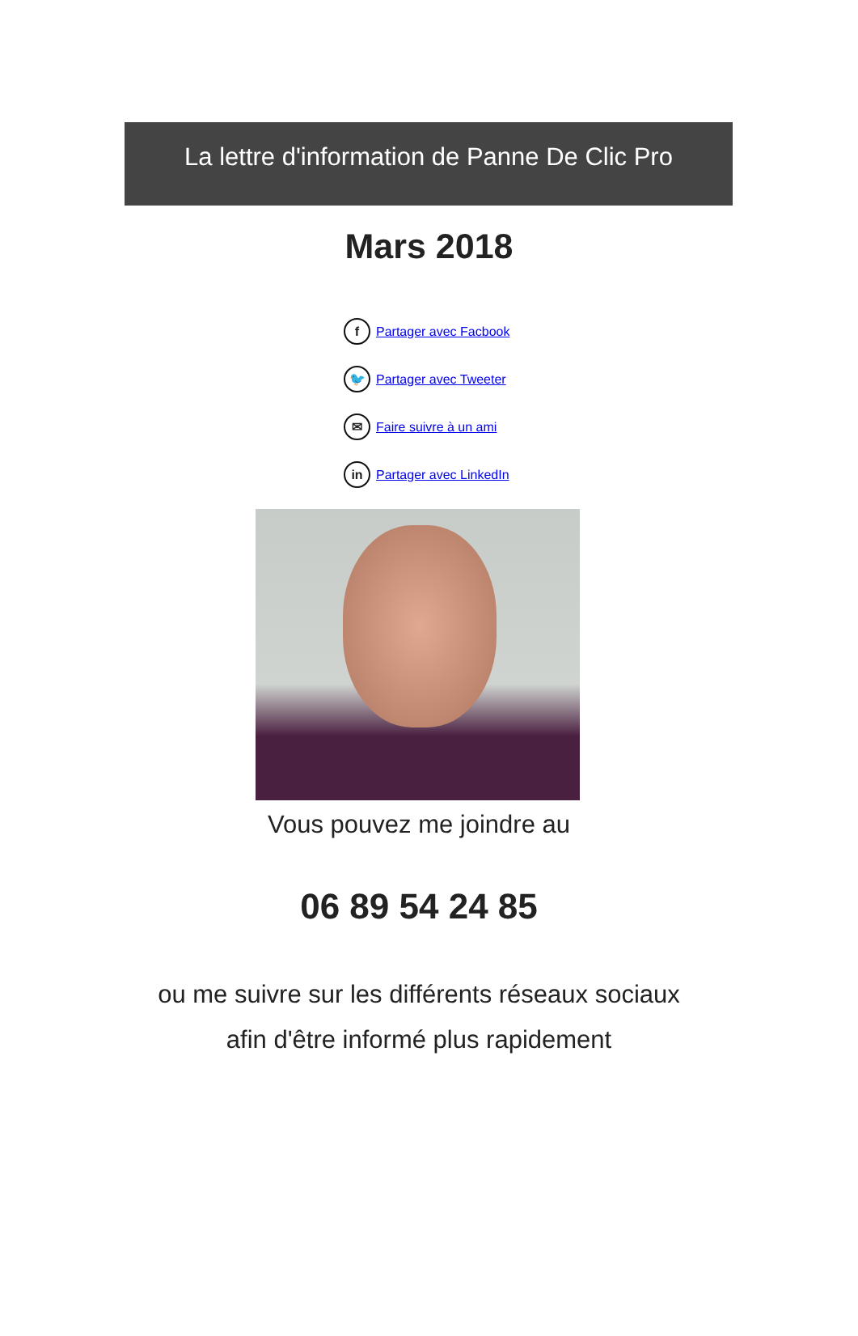La lettre d'information de Panne De Clic Pro
Mars 2018
f Partager avec Facbook
🐦 Partager avec Tweeter
✉ Faire suivre à un ami
in Partager avec LinkedIn
Vous pouvez me joindre au
06 89 54 24 85
ou me suivre sur les différents réseaux sociaux
afin d'être informé plus rapidement